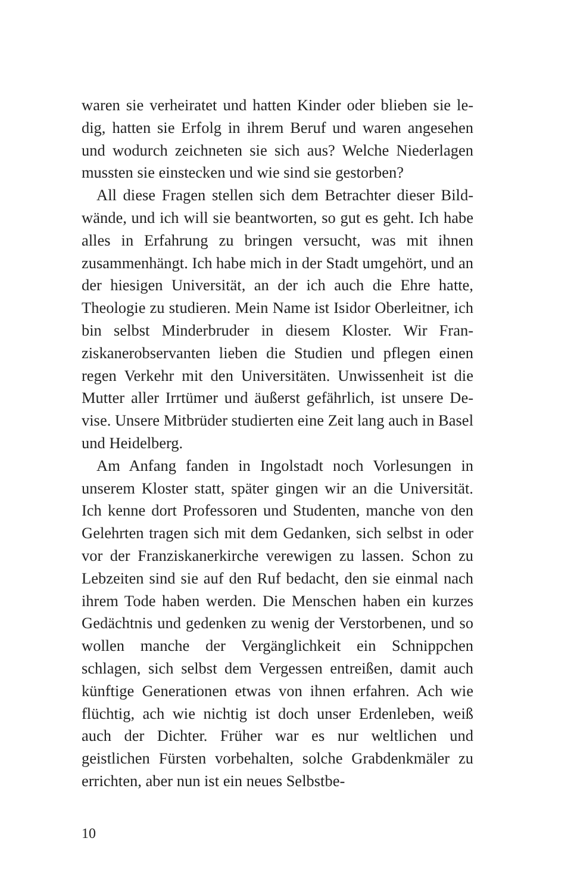waren sie verheiratet und hatten Kinder oder blieben sie le­dig, hatten sie Erfolg in ihrem Beruf und waren angesehen und wodurch zeichneten sie sich aus? Welche Niederlagen mussten sie einstecken und wie sind sie gestorben?
All diese Fragen stellen sich dem Betrachter dieser Bild­wände, und ich will sie beantworten, so gut es geht. Ich habe alles in Erfahrung zu bringen versucht, was mit ihnen zusammenhängt. Ich habe mich in der Stadt umgehört, und an der hiesigen Universität, an der ich auch die Ehre hatte, Theologie zu studieren. Mein Name ist Isidor Oberleitner, ich bin selbst Minderbruder in diesem Kloster. Wir Fran­ziskanerobservanten lieben die Studien und pflegen einen regen Verkehr mit den Universitäten. Unwissenheit ist die Mutter aller Irrtümer und äußerst gefährlich, ist unsere De­vise. Unsere Mitbrüder studierten eine Zeit lang auch in Basel und Heidelberg.
Am Anfang fanden in Ingolstadt noch Vorlesungen in unserem Kloster statt, später gingen wir an die Universität. Ich kenne dort Professoren und Studenten, manche von den Gelehrten tragen sich mit dem Gedanken, sich selbst in oder vor der Franziskanerkirche verewigen zu lassen. Schon zu Lebzeiten sind sie auf den Ruf bedacht, den sie einmal nach ihrem Tode haben werden. Die Menschen ha­ben ein kurzes Gedächtnis und gedenken zu wenig der Ver­storbenen, und so wollen manche der Vergänglichkeit ein Schnippchen schlagen, sich selbst dem Vergessen entrei­ßen, damit auch künftige Generationen etwas von ihnen er­fahren. Ach wie flüchtig, ach wie nichtig ist doch unser Er­denleben, weiß auch der Dichter. Früher war es nur weltli­chen und geistlichen Fürsten vorbehalten, solche Grab­denkmäler zu errichten, aber nun ist ein neues Selbstbe-
10